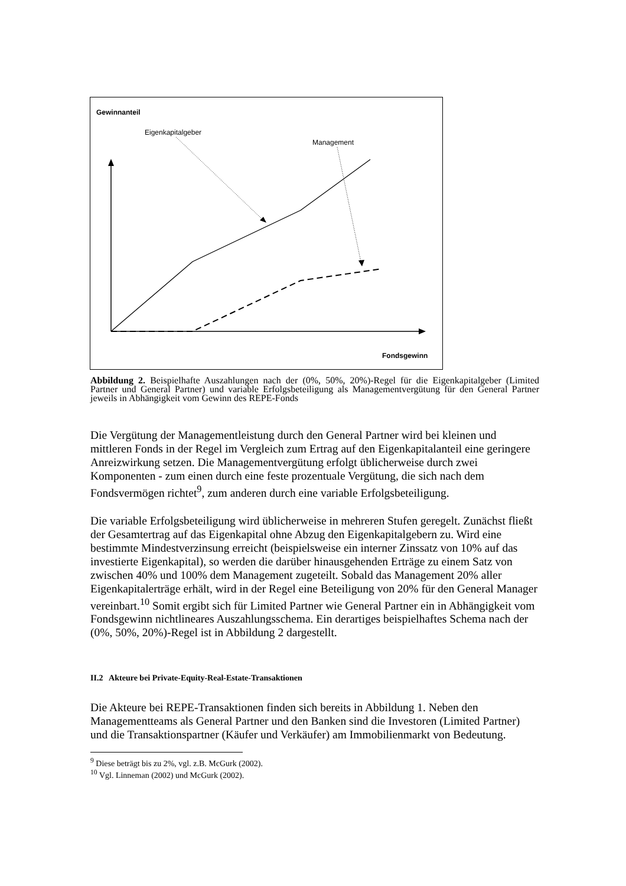Gewinnanteil
Eigenkapitalgeber
Management
Fondsgewinn
Abbildung 2. Beispielhafte Auszahlungen nach der (0%, 50%, 20%)-Regel für die Eigenkapitalgeber (Limited Partner und General Partner) und variable Erfolgsbeteiligung als Managementvergütung für den General Partner jeweils in Abhängigkeit vom Gewinn des REPE-Fonds
Die Vergütung der Managementleistung durch den General Partner wird bei kleinen und mittleren Fonds in der Regel im Vergleich zum Ertrag auf den Eigenkapitalanteil eine geringere Anreizwirkung setzen. Die Managementvergütung erfolgt üblicherweise durch zwei Komponenten - zum einen durch eine feste prozentuale Vergütung, die sich nach dem Fondsvermögen richtet<sup>9</sup>, zum anderen durch eine variable Erfolgsbeteiligung.
Die variable Erfolgsbeteiligung wird üblicherweise in mehreren Stufen geregelt. Zunächst fließt der Gesamtertrag auf das Eigenkapital ohne Abzug den Eigenkapitalgebern zu. Wird eine bestimmte Mindestverzinsung erreicht (beispielsweise ein interner Zinssatz von 10% auf das investierte Eigenkapital), so werden die darüber hinausgehenden Erträge zu einem Satz von zwischen 40% und 100% dem Management zugeteilt. Sobald das Management 20% aller Eigenkapitalerträge erhält, wird in der Regel eine Beteiligung von 20% für den General Manager vereinbart.<sup>10</sup> Somit ergibt sich für Limited Partner wie General Partner ein in Abhängigkeit vom Fondsgewinn nichtlineares Auszahlungsschema. Ein derartiges beispielhaftes Schema nach der (0%, 50%, 20%)-Regel ist in Abbildung 2 dargestellt.
II.2 Akteure bei Private-Equity-Real-Estate-Transaktionen
Die Akteure bei REPE-Transaktionen finden sich bereits in Abbildung 1. Neben den Managementteams als General Partner und den Banken sind die Investoren (Limited Partner) und die Transaktionspartner (Käufer und Verkäufer) am Immobilienmarkt von Bedeutung.
<sup>9</sup> Diese beträgt bis zu 2%, vgl. z.B. McGurk (2002).
<sup>10</sup> Vgl. Linneman (2002) und McGurk (2002).